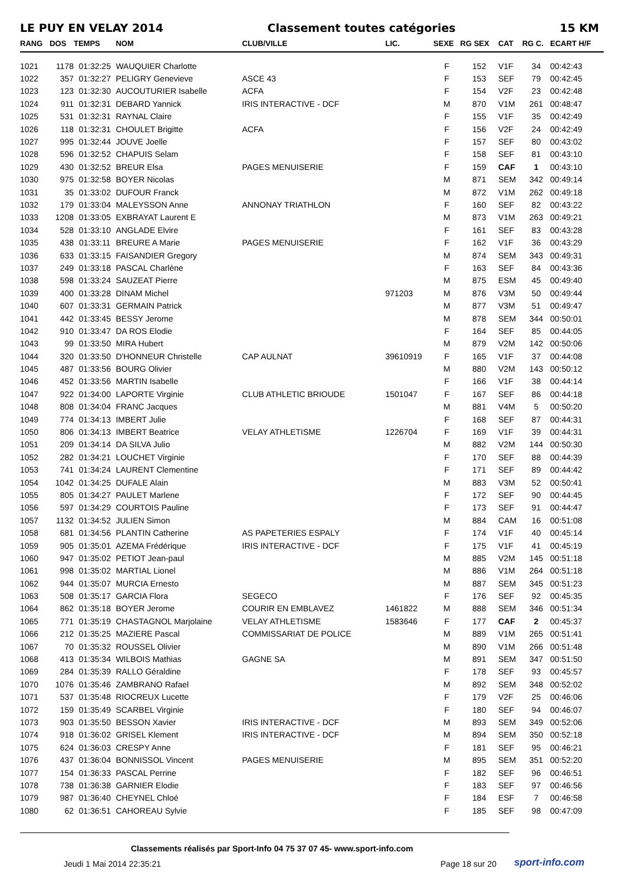LE PUY EN VELAY 2014 Classement toutes catégories 15 KM
| RANG | DOS | TEMPS | NOM | CLUB/VILLE | LIC. | SEXE | RG SEX | CAT | RG C. | ECART H/F |
| --- | --- | --- | --- | --- | --- | --- | --- | --- | --- | --- |
| 1021 | 1178 | 01:32:25 | WAUQUIER Charlotte | | | F | 152 | V1F | 34 | 00:42:43 |
| 1022 | 357 | 01:32:27 | PELIGRY Genevieve | ASCE 43 | | F | 153 | SEF | 79 | 00:42:45 |
| 1023 | 123 | 01:32:30 | AUCOUTURIER Isabelle | ACFA | | F | 154 | V2F | 23 | 00:42:48 |
| 1024 | 911 | 01:32:31 | DEBARD Yannick | IRIS INTERACTIVE - DCF | | M | 870 | V1M | 261 | 00:48:47 |
| 1025 | 531 | 01:32:31 | RAYNAL Claire | | | F | 155 | V1F | 35 | 00:42:49 |
| 1026 | 118 | 01:32:31 | CHOULET Brigitte | ACFA | | F | 156 | V2F | 24 | 00:42:49 |
| 1027 | 995 | 01:32:44 | JOUVE Joelle | | | F | 157 | SEF | 80 | 00:43:02 |
| 1028 | 596 | 01:32:52 | CHAPUIS Selam | | | F | 158 | SEF | 81 | 00:43:10 |
| 1029 | 430 | 01:32:52 | BREUR Elsa | PAGES MENUISERIE | | F | 159 | CAF | 1 | 00:43:10 |
| 1030 | 975 | 01:32:58 | BOYER Nicolas | | | M | 871 | SEM | 342 | 00:49:14 |
| 1031 | 35 | 01:33:02 | DUFOUR Franck | | | M | 872 | V1M | 262 | 00:49:18 |
| 1032 | 179 | 01:33:04 | MALEYSSON Anne | ANNONAY TRIATHLON | | F | 160 | SEF | 82 | 00:43:22 |
| 1033 | 1208 | 01:33:05 | EXBRAYAT Laurent E | | | M | 873 | V1M | 263 | 00:49:21 |
| 1034 | 528 | 01:33:10 | ANGLADE Elvire | | | F | 161 | SEF | 83 | 00:43:28 |
| 1035 | 438 | 01:33:11 | BREURE A Marie | PAGES MENUISERIE | | F | 162 | V1F | 36 | 00:43:29 |
| 1036 | 633 | 01:33:15 | FAISANDIER Gregory | | | M | 874 | SEM | 343 | 00:49:31 |
| 1037 | 249 | 01:33:18 | PASCAL Charlène | | | F | 163 | SEF | 84 | 00:43:36 |
| 1038 | 598 | 01:33:24 | SAUZEAT Pierre | | | M | 875 | ESM | 45 | 00:49:40 |
| 1039 | 400 | 01:33:28 | DINAM Michel | | 971203 | M | 876 | V3M | 50 | 00:49:44 |
| 1040 | 607 | 01:33:31 | GERMAIN Patrick | | | M | 877 | V3M | 51 | 00:49:47 |
| 1041 | 442 | 01:33:45 | BESSY Jerome | | | M | 878 | SEM | 344 | 00:50:01 |
| 1042 | 910 | 01:33:47 | DA ROS Elodie | | | F | 164 | SEF | 85 | 00:44:05 |
| 1043 | 99 | 01:33:50 | MIRA Hubert | | | M | 879 | V2M | 142 | 00:50:06 |
| 1044 | 320 | 01:33:50 | D'HONNEUR Christelle | CAP AULNAT | 39610919 | F | 165 | V1F | 37 | 00:44:08 |
| 1045 | 487 | 01:33:56 | BOURG Olivier | | | M | 880 | V2M | 143 | 00:50:12 |
| 1046 | 452 | 01:33:56 | MARTIN Isabelle | | | F | 166 | V1F | 38 | 00:44:14 |
| 1047 | 922 | 01:34:00 | LAPORTE Virginie | CLUB ATHLETIC BRIOUDE | 1501047 | F | 167 | SEF | 86 | 00:44:18 |
| 1048 | 808 | 01:34:04 | FRANC Jacques | | | M | 881 | V4M | 5 | 00:50:20 |
| 1049 | 774 | 01:34:13 | IMBERT Julie | | | F | 168 | SEF | 87 | 00:44:31 |
| 1050 | 806 | 01:34:13 | IMBERT Beatrice | VELAY ATHLETISME | 1226704 | F | 169 | V1F | 39 | 00:44:31 |
| 1051 | 209 | 01:34:14 | DA SILVA Julio | | | M | 882 | V2M | 144 | 00:50:30 |
| 1052 | 282 | 01:34:21 | LOUCHET Virginie | | | F | 170 | SEF | 88 | 00:44:39 |
| 1053 | 741 | 01:34:24 | LAURENT Clementine | | | F | 171 | SEF | 89 | 00:44:42 |
| 1054 | 1042 | 01:34:25 | DUFALE Alain | | | M | 883 | V3M | 52 | 00:50:41 |
| 1055 | 805 | 01:34:27 | PAULET Marlene | | | F | 172 | SEF | 90 | 00:44:45 |
| 1056 | 597 | 01:34:29 | COURTOIS Pauline | | | F | 173 | SEF | 91 | 00:44:47 |
| 1057 | 1132 | 01:34:52 | JULIEN Simon | | | M | 884 | CAM | 16 | 00:51:08 |
| 1058 | 681 | 01:34:56 | PLANTIN Catherine | AS PAPETERIES ESPALY | | F | 174 | V1F | 40 | 00:45:14 |
| 1059 | 905 | 01:35:01 | AZEMA Frédérique | IRIS INTERACTIVE - DCF | | F | 175 | V1F | 41 | 00:45:19 |
| 1060 | 947 | 01:35:02 | PETIOT Jean-paul | | | M | 885 | V2M | 145 | 00:51:18 |
| 1061 | 998 | 01:35:02 | MARTIAL Lionel | | | M | 886 | V1M | 264 | 00:51:18 |
| 1062 | 944 | 01:35:07 | MURCIA Ernesto | | | M | 887 | SEM | 345 | 00:51:23 |
| 1063 | 508 | 01:35:17 | GARCIA Flora | SEGECO | | F | 176 | SEF | 92 | 00:45:35 |
| 1064 | 862 | 01:35:18 | BOYER Jerome | COURIR EN EMBLAVEZ | 1461822 | M | 888 | SEM | 346 | 00:51:34 |
| 1065 | 771 | 01:35:19 | CHASTAGNOL Marjolaine | VELAY ATHLETISME | 1583646 | F | 177 | CAF | 2 | 00:45:37 |
| 1066 | 212 | 01:35:25 | MAZIERE Pascal | COMMISSARIAT DE POLICE | | M | 889 | V1M | 265 | 00:51:41 |
| 1067 | 70 | 01:35:32 | ROUSSEL Olivier | | | M | 890 | V1M | 266 | 00:51:48 |
| 1068 | 413 | 01:35:34 | WILBOIS Mathias | GAGNE SA | | M | 891 | SEM | 347 | 00:51:50 |
| 1069 | 284 | 01:35:39 | RALLO Géraldine | | | F | 178 | SEF | 93 | 00:45:57 |
| 1070 | 1076 | 01:35:46 | ZAMBRANO Rafael | | | M | 892 | SEM | 348 | 00:52:02 |
| 1071 | 537 | 01:35:48 | RIOCREUX Lucette | | | F | 179 | V2F | 25 | 00:46:06 |
| 1072 | 159 | 01:35:49 | SCARBEL Virginie | | | F | 180 | SEF | 94 | 00:46:07 |
| 1073 | 903 | 01:35:50 | BESSON Xavier | IRIS INTERACTIVE - DCF | | M | 893 | SEM | 349 | 00:52:06 |
| 1074 | 918 | 01:36:02 | GRISEL Klement | IRIS INTERACTIVE - DCF | | M | 894 | SEM | 350 | 00:52:18 |
| 1075 | 624 | 01:36:03 | CRESPY Anne | | | F | 181 | SEF | 95 | 00:46:21 |
| 1076 | 437 | 01:36:04 | BONNISSOL Vincent | PAGES MENUISERIE | | M | 895 | SEM | 351 | 00:52:20 |
| 1077 | 154 | 01:36:33 | PASCAL Perrine | | | F | 182 | SEF | 96 | 00:46:51 |
| 1078 | 738 | 01:36:38 | GARNIER Elodie | | | F | 183 | SEF | 97 | 00:46:56 |
| 1079 | 987 | 01:36:40 | CHEYNEL Chloé | | | F | 184 | ESF | 7 | 00:46:58 |
| 1080 | 62 | 01:36:51 | CAHOREAU Sylvie | | | F | 185 | SEF | 98 | 00:47:09 |
Classements réalisés par Sport-Info 04 75 37 07 45- www.sport-info.com
Jeudi 1 Mai 2014 22:35:21 Page 18 sur 20
sport-info.com